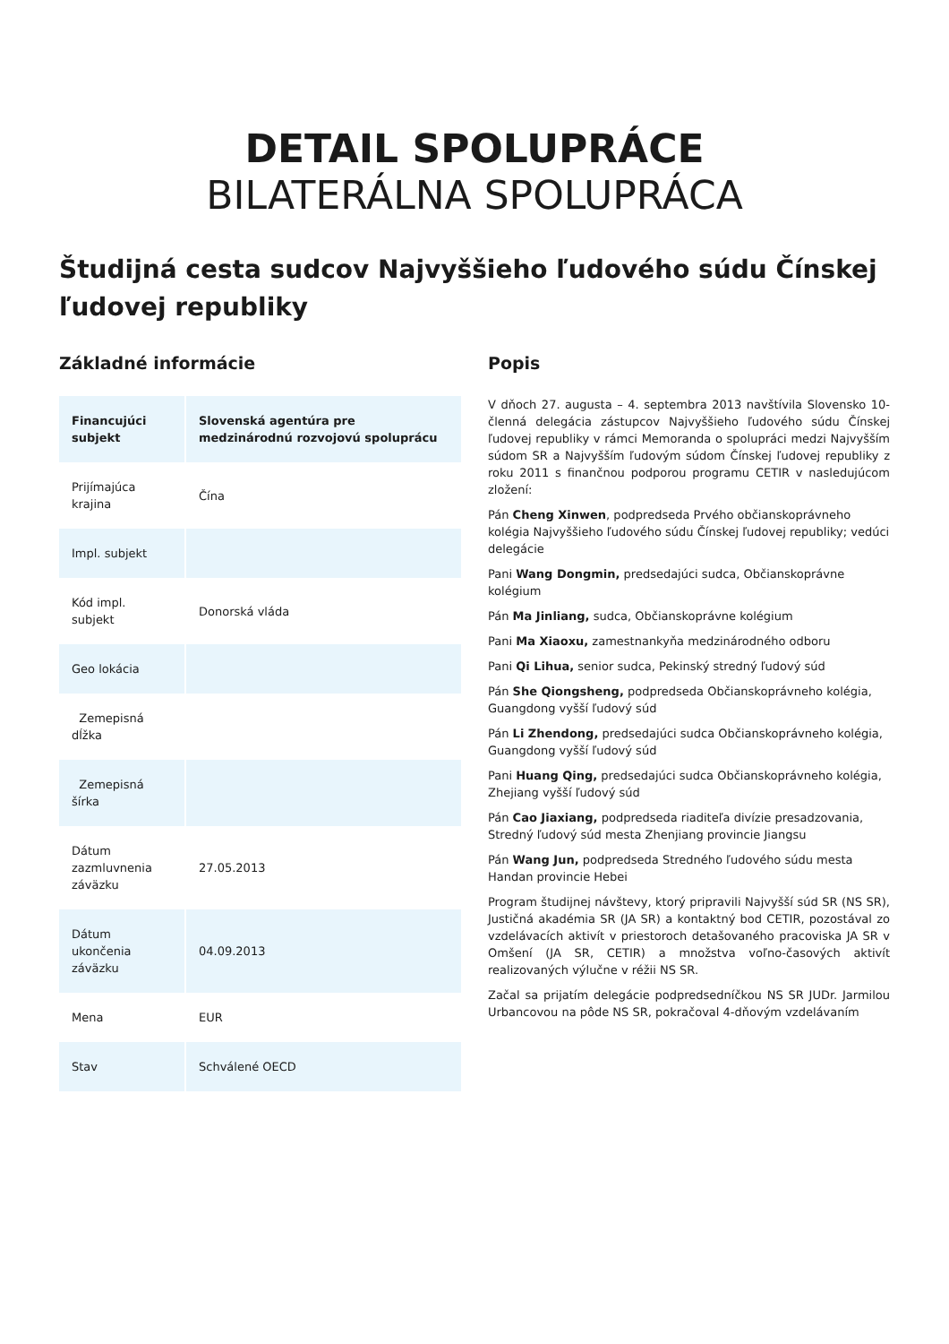DETAIL SPOLUPRÁCE
BILATERÁLNA SPOLUPRÁCA
Študijná cesta sudcov Najvyššieho ľudového súdu Čínskej ľudovej republiky
Základné informácie
| Financujúci subjekt | Slovenská agentúra pre medzinárodnú rozvojovú spoluprácu |
| Prijímajúca krajina | Čína |
| Impl. subjekt | |
| Kód impl. subjekt | Donorská vláda |
| Geo lokácia | |
| Zemepisná dĺžka | |
| Zemepisná šírka | |
| Dátum zazmluvnenia záväzku | 27.05.2013 |
| Dátum ukončenia záväzku | 04.09.2013 |
| Mena | EUR |
| Stav | Schválené OECD |
Popis
V dňoch 27. augusta – 4. septembra 2013 navštívila Slovensko 10-členná delegácia zástupcov Najvyššieho ľudového súdu Čínskej ľudovej republiky v rámci Memoranda o spolupráci medzi Najvyšším súdom SR a Najvyšším ľudovým súdom Čínskej ľudovej republiky z roku 2011 s finančnou podporou programu CETIR v nasledujúcom zložení:
Pán Cheng Xinwen, podpredseda Prvého občianskoprávneho kolégia Najvyššieho ľudového súdu Čínskej ľudovej republiky; vedúci delegácie
Pani Wang Dongmin, predsedajúci sudca, Občianskoprávne kolégium
Pán Ma Jinliang, sudca, Občianskoprávne kolégium
Pani Ma Xiaoxu, zamestnankyňa medzinárodného odboru
Pani Qi Lihua, senior sudca, Pekinský stredný ľudový súd
Pán She Qiongsheng, podpredseda Občianskoprávneho kolégia, Guangdong vyšší ľudový súd
Pán Li Zhendong, predsedajúci sudca Občianskoprávneho kolégia, Guangdong vyšší ľudový súd
Pani Huang Qing, predsedajúci sudca Občianskoprávneho kolégia, Zhejiang vyšší ľudový súd
Pán Cao Jiaxiang, podpredseda riaditeľa divízie presadzovania, Stredný ľudový súd mesta Zhenjiang provincie Jiangsu
Pán Wang Jun, podpredseda Stredného ľudového súdu mesta Handan provincie Hebei
Program študijnej návštevy, ktorý pripravili Najvyšší súd SR (NS SR), Justičná akadémia SR (JA SR) a kontaktný bod CETIR, pozostával zo vzdelávacích aktivít v priestoroch detašovaného pracoviska JA SR v Omšení (JA SR, CETIR) a množstva voľno-časových aktivít realizovaných výlučne v réžii NS SR.
Začal sa prijatím delegácie podpredsedníčkou NS SR JUDr. Jarmilou Urbancovou na pôde NS SR, pokračoval 4-dňovým vzdelávaním